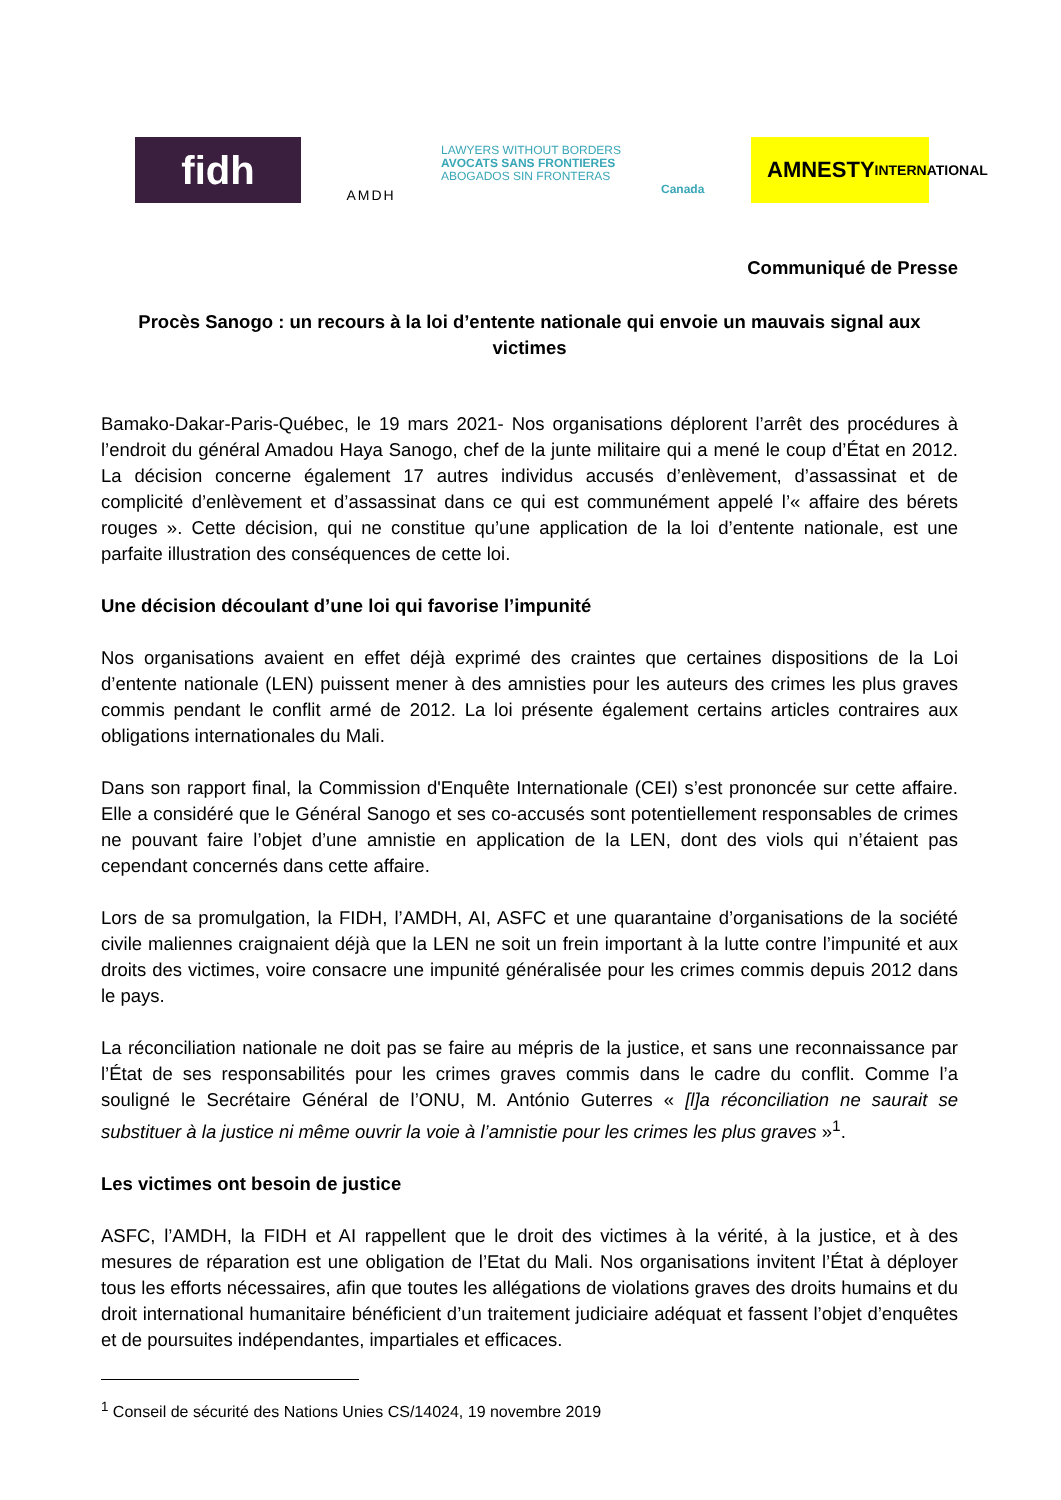fidh
AMDH
LAWYERS WITHOUT BORDERS
AVOCATS SANS FRONTIERES
ABOGADOS SIN FRONTERAS
Canada
AMNESTY
INTERNATIONAL
Communiqué de Presse
Procès Sanogo : un recours à la loi d’entente nationale qui envoie un mauvais signal aux victimes
Bamako-Dakar-Paris-Québec, le 19 mars 2021- Nos organisations déplorent l’arrêt des procédures à l’endroit du général Amadou Haya Sanogo, chef de la junte militaire qui a mené le coup d’État en 2012. La décision concerne également 17 autres individus accusés d’enlèvement, d’assassinat et de complicité d’enlèvement et d’assassinat dans ce qui est communément appelé l’« affaire des bérets rouges ». Cette décision, qui ne constitue qu’une application de la loi d’entente nationale, est une parfaite illustration des conséquences de cette loi.
Une décision découlant d’une loi qui favorise l’impunité
Nos organisations avaient en effet déjà exprimé des craintes que certaines dispositions de la Loi d’entente nationale (LEN) puissent mener à des amnisties pour les auteurs des crimes les plus graves commis pendant le conflit armé de 2012. La loi présente également certains articles contraires aux obligations internationales du Mali.
Dans son rapport final, la Commission d'Enquête Internationale (CEI) s’est prononcée sur cette affaire. Elle a considéré que le Général Sanogo et ses co-accusés sont potentiellement responsables de crimes ne pouvant faire l’objet d’une amnistie en application de la LEN, dont des viols qui n’étaient pas cependant concernés dans cette affaire.
Lors de sa promulgation, la FIDH, l’AMDH, AI, ASFC et une quarantaine d’organisations de la société civile maliennes craignaient déjà que la LEN ne soit un frein important à la lutte contre l’impunité et aux droits des victimes, voire consacre une impunité généralisée pour les crimes commis depuis 2012 dans le pays.
La réconciliation nationale ne doit pas se faire au mépris de la justice, et sans une reconnaissance par l’État de ses responsabilités pour les crimes graves commis dans le cadre du conflit. Comme l’a souligné le Secrétaire Général de l’ONU, M. António Guterres « [l]a réconciliation ne saurait se substituer à la justice ni même ouvrir la voie à l’amnistie pour les crimes les plus graves »<sup>1</sup>.
Les victimes ont besoin de justice
ASFC, l’AMDH, la FIDH et AI rappellent que le droit des victimes à la vérité, à la justice, et à des mesures de réparation est une obligation de l’Etat du Mali. Nos organisations invitent l’État à déployer tous les efforts nécessaires, afin que toutes les allégations de violations graves des droits humains et du droit international humanitaire bénéficient d’un traitement judiciaire adéquat et fassent l’objet d’enquêtes et de poursuites indépendantes, impartiales et efficaces.
<sup>1</sup> Conseil de sécurité des Nations Unies CS/14024, 19 novembre 2019